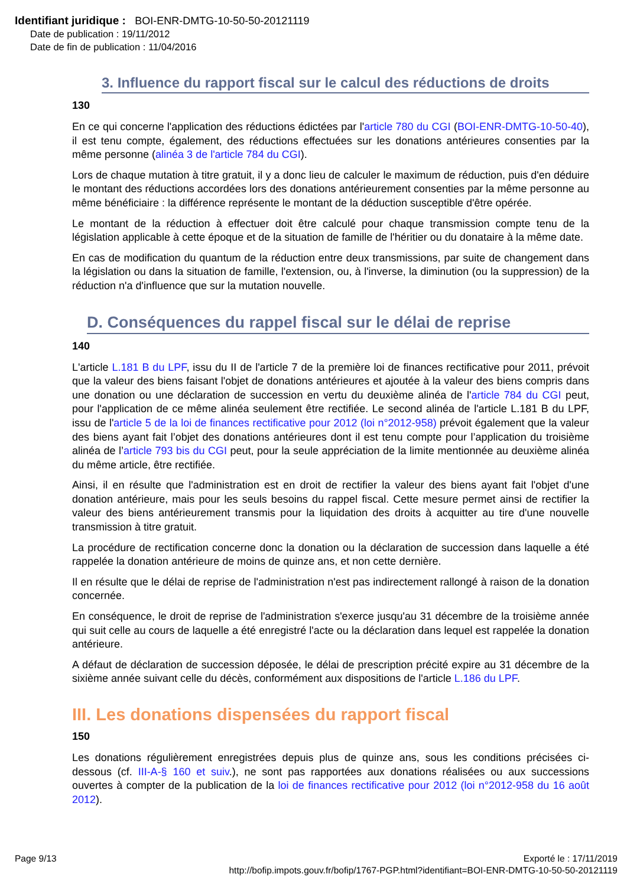Identifiant juridique : BOI-ENR-DMTG-10-50-50-20121119
Date de publication : 19/11/2012
Date de fin de publication : 11/04/2016
3. Influence du rapport fiscal sur le calcul des réductions de droits
130
En ce qui concerne l'application des réductions édictées par l'article 780 du CGI (BOI-ENR-DMTG-10-50-40), il est tenu compte, également, des réductions effectuées sur les donations antérieures consenties par la même personne (alinéa 3 de l'article 784 du CGI).
Lors de chaque mutation à titre gratuit, il y a donc lieu de calculer le maximum de réduction, puis d'en déduire le montant des réductions accordées lors des donations antérieurement consenties par la même personne au même bénéficiaire : la différence représente le montant de la déduction susceptible d'être opérée.
Le montant de la réduction à effectuer doit être calculé pour chaque transmission compte tenu de la législation applicable à cette époque et de la situation de famille de l'héritier ou du donataire à la même date.
En cas de modification du quantum de la réduction entre deux transmissions, par suite de changement dans la législation ou dans la situation de famille, l'extension, ou, à l'inverse, la diminution (ou la suppression) de la réduction n'a d'influence que sur la mutation nouvelle.
D. Conséquences du rappel fiscal sur le délai de reprise
140
L'article L.181 B du LPF, issu du II de l'article 7 de la première loi de finances rectificative pour 2011, prévoit que la valeur des biens faisant l'objet de donations antérieures et ajoutée à la valeur des biens compris dans une donation ou une déclaration de succession en vertu du deuxième alinéa de l'article 784 du CGI peut, pour l'application de ce même alinéa seulement être rectifiée. Le second alinéa de l'article L.181 B du LPF, issu de l'article 5 de la loi de finances rectificative pour 2012 (loi n°2012-958) prévoit également que la valeur des biens ayant fait l’objet des donations antérieures dont il est tenu compte pour l’application du troisième alinéa de l’article 793 bis du CGI peut, pour la seule appréciation de la limite mentionnée au deuxième alinéa du même article, être rectifiée.
Ainsi, il en résulte que l'administration est en droit de rectifier la valeur des biens ayant fait l'objet d'une donation antérieure, mais pour les seuls besoins du rappel fiscal. Cette mesure permet ainsi de rectifier la valeur des biens antérieurement transmis pour la liquidation des droits à acquitter au tire d'une nouvelle transmission à titre gratuit.
La procédure de rectification concerne donc la donation ou la déclaration de succession dans laquelle a été rappelée la donation antérieure de moins de quinze ans, et non cette dernière.
Il en résulte que le délai de reprise de l'administration n'est pas indirectement rallongé à raison de la donation concernée.
En conséquence, le droit de reprise de l'administration s'exerce jusqu'au 31 décembre de la troisième année qui suit celle au cours de laquelle a été enregistré l'acte ou la déclaration dans lequel est rappelée la donation antérieure.
A défaut de déclaration de succession déposée, le délai de prescription précité expire au 31 décembre de la sixième année suivant celle du décès, conformément aux dispositions de l'article L.186 du LPF.
III. Les donations dispensées du rapport fiscal
150
Les donations régulièrement enregistrées depuis plus de quinze ans, sous les conditions précisées ci-dessous (cf. III-A-§ 160 et suiv.), ne sont pas rapportées aux donations réalisées ou aux successions ouvertes à compter de la publication de la loi de finances rectificative pour 2012 (loi n°2012-958 du 16 août 2012).
Page 9/13 Exporté le : 17/11/2019
http://bofip.impots.gouv.fr/bofip/1767-PGP.html?identifiant=BOI-ENR-DMTG-10-50-50-20121119